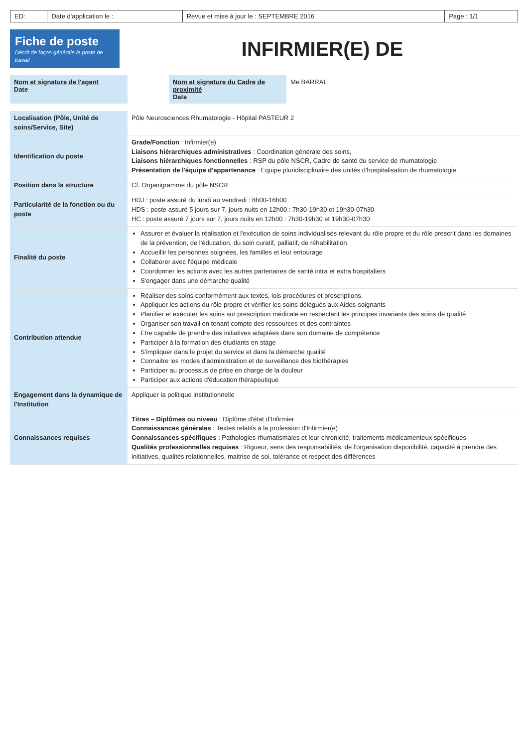| ED: | Date d'application le : | Revue et mise à jour le : SEPTEMBRE 2016 | Page : 1/1 |
Fiche de poste
Décrit de façon générale le poste de travail
INFIRMIER(E) DE
| Nom et signature de l'agent Date | | Nom et signature du Cadre de proximité Date | Me BARRAL |
| Localisation (Pôle, Unité de soins/Service, Site) | Pôle Neurosciences Rhumatologie - Hôpital PASTEUR 2 |
| Identification du poste | Grade/Fonction : Infirmier(e) Liaisons hiérarchiques administratives : Coordination générale des soins, Liaisons hiérarchiques fonctionnelles : RSP du pôle NSCR, Cadre de santé du service de rhumatologie Présentation de l'équipe d'appartenance : Equipe pluridisciplinaire des unités d'hospitalisation de rhumatologie |
| Position dans la structure | Cf. Organigramme du pôle NSCR |
| Particularité de la fonction ou du poste | HDJ : poste assuré du lundi au vendredi : 8h00-16h00 HDS : poste assuré 5 jours sur 7, jours nuits en 12h00 : 7h30-19h30 et 19h30-07h30 HC : poste assuré 7 jours sur 7, jours nuits en 12h00 : 7h30-19h30 et 19h30-07h30 |
| Finalité du poste | Assurer et évaluer la réalisation et l'exécution de soins individualisés relevant du rôle propre et du rôle prescrit dans les domaines de la prévention, de l'éducation, du soin curatif, palliatif, de réhabilitation. Accueillir les personnes soignées, les familles et leur entourage Collaborer avec l'équipe médicale Coordonner les actions avec les autres partenaires de santé intra et extra hospitaliers S'engager dans une démarche qualité |
| Contribution attendue | Réaliser des soins conformément aux textes, lois procédures et prescriptions. Appliquer les actions du rôle propre et vérifier les soins délégués aux Aides-soignants Planifier et exécuter les soins sur prescription médicale en respectant les principes invariants des soins de qualité Organiser son travail en tenant compte des ressources et des contraintes Etre capable de prendre des initiatives adaptées dans son domaine de compétence Participer à la formation des étudiants en stage S'impliquer dans le projet du service et dans la démarche qualité Connaitre les modes d'administration et de surveillance des biothérapies Participer au processus de prise en charge de la douleur Participer aux actions d'éducation thérapeutique |
| Engagement dans la dynamique de l'Institution | Appliquer la politique institutionnelle |
| Connaissances requises | Titres – Diplômes ou niveau : Diplôme d'état d'Infirmier Connaissances générales : Textes relatifs à la profession d'Infirmier(e) Connaissances spécifiques : Pathologies rhumatismales et leur chronicité, traitements médicamenteux spécifiques Qualités professionnelles requises : Rigueur, sens des responsabilités, de l'organisation disponibilité, capacité à prendre des initiatives, qualités relationnelles, maitrise de soi, tolérance et respect des différences |